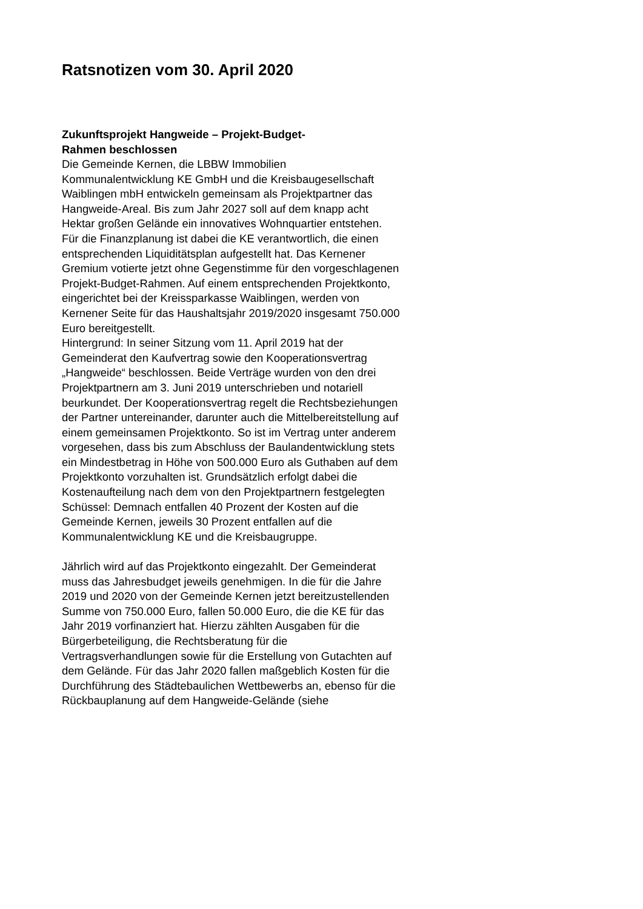Ratsnotizen vom 30. April 2020
Zukunftsprojekt Hangweide – Projekt-Budget-
Rahmen beschlossen
Die Gemeinde Kernen, die LBBW Immobilien Kommunalentwicklung KE GmbH und die Kreisbaugesellschaft Waiblingen mbH entwickeln gemeinsam als Projektpartner das Hangweide-Areal. Bis zum Jahr 2027 soll auf dem knapp acht Hektar großen Gelände ein innovatives Wohnquartier entstehen. Für die Finanzplanung ist dabei die KE verantwortlich, die einen entsprechenden Liquiditätsplan aufgestellt hat. Das Kernener Gremium votierte jetzt ohne Gegenstimme für den vorgeschlagenen Projekt-Budget-Rahmen. Auf einem entsprechenden Projektkonto, eingerichtet bei der Kreissparkasse Waiblingen, werden von Kernener Seite für das Haushaltsjahr 2019/2020 insgesamt 750.000 Euro bereitgestellt.
Hintergrund: In seiner Sitzung vom 11. April 2019 hat der Gemeinderat den Kaufvertrag sowie den Kooperationsvertrag „Hangweide“ beschlossen. Beide Verträge wurden von den drei Projektpartnern am 3. Juni 2019 unterschrieben und notariell beurkundet. Der Kooperationsvertrag regelt die Rechtsbeziehungen der Partner untereinander, darunter auch die Mittelbereitstellung auf einem gemeinsamen Projektkonto. So ist im Vertrag unter anderem vorgesehen, dass bis zum Abschluss der Baulandentwicklung stets ein Mindestbetrag in Höhe von 500.000 Euro als Guthaben auf dem Projektkonto vorzuhalten ist. Grundsätzlich erfolgt dabei die Kostenaufteilung nach dem von den Projektpartnern festgelegten Schüssel: Demnach entfallen 40 Prozent der Kosten auf die Gemeinde Kernen, jeweils 30 Prozent entfallen auf die Kommunalentwicklung KE und die Kreisbaugruppe.
Jährlich wird auf das Projektkonto eingezahlt. Der Gemeinderat muss das Jahresbudget jeweils genehmigen. In die für die Jahre 2019 und 2020 von der Gemeinde Kernen jetzt bereitzustellenden Summe von 750.000 Euro, fallen 50.000 Euro, die die KE für das Jahr 2019 vorfinanziert hat. Hierzu zählten Ausgaben für die Bürgerbeteiligung, die Rechtsberatung für die Vertragsverhandlungen sowie für die Erstellung von Gutachten auf dem Gelände. Für das Jahr 2020 fallen maßgeblich Kosten für die Durchführung des Städtebaulichen Wettbewerbs an, ebenso für die Rückbauplanung auf dem Hangweide-Gelände (siehe